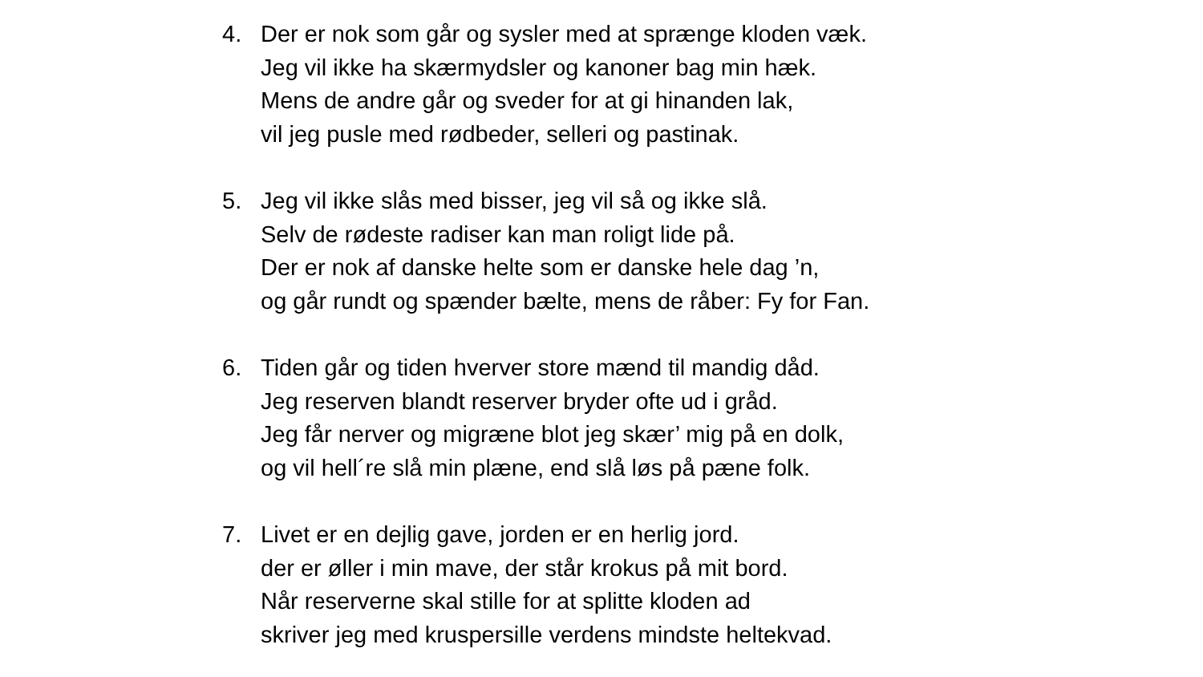4. Der er nok som går og sysler med at sprænge kloden væk.
Jeg vil ikke ha skærmydsler og kanoner bag min hæk.
Mens de andre går og sveder for at gi hinanden lak,
vil jeg pusle med rødbeder, selleri og pastinak.
5. Jeg vil ikke slås med bisser, jeg vil så og ikke slå.
Selv de rødeste radiser kan man roligt lide på.
Der er nok af danske helte som er danske hele dag ’n,
og går rundt og spænder bælte, mens de råber: Fy for Fan.
6. Tiden går og tiden hverver store mænd til mandig dåd.
Jeg reserven blandt reserver bryder ofte ud i gråd.
Jeg får nerver og migræne blot jeg skær’ mig på en dolk,
og vil hell´re slå min plæne, end slå løs på pæne folk.
7. Livet er en dejlig gave, jorden er en herlig jord.
der er øller i min mave, der står krokus på mit bord.
Når reserverne skal stille for at splitte kloden ad
skriver jeg med kruspersille verdens mindste heltekvad.